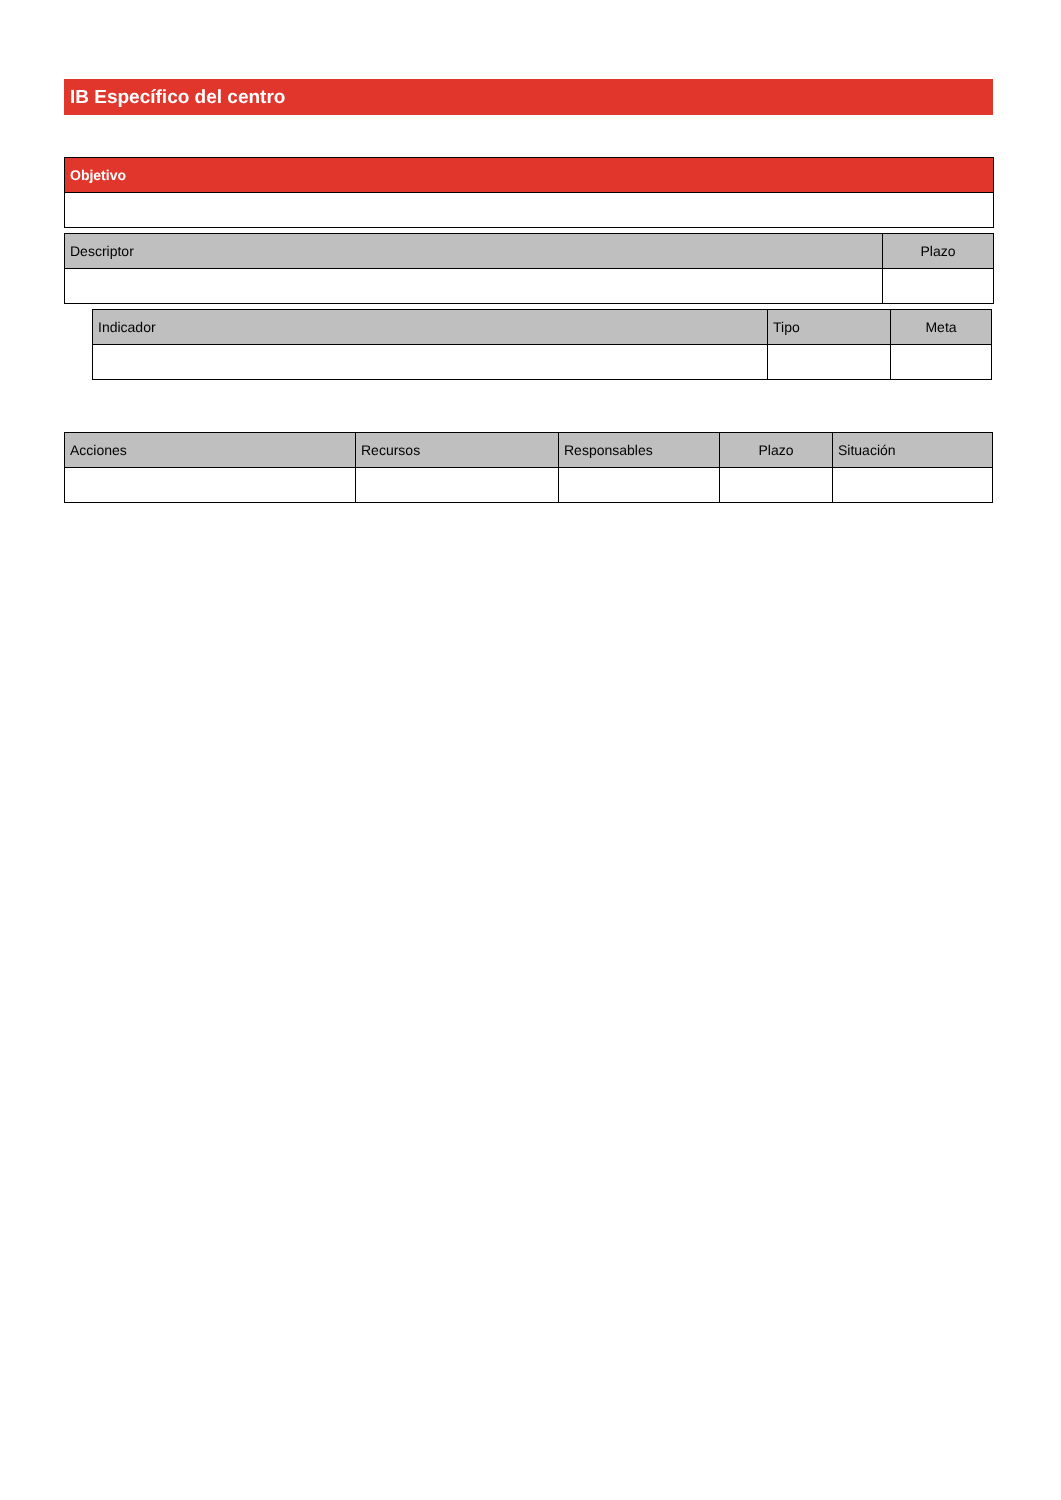IB Específico del centro
| Objetivo |
| --- |
| Descriptor | Plazo |
| --- | --- |
| Indicador | Tipo | Meta |
| --- | --- | --- |
| Acciones | Recursos | Responsables | Plazo | Situación |
| --- | --- | --- | --- | --- |